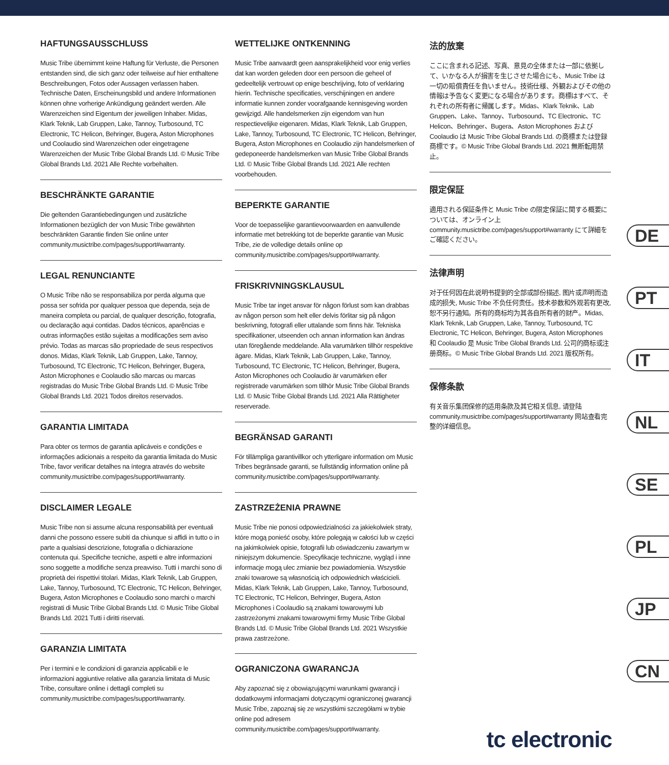HAFTUNGSAUSSCHLUSS
Music Tribe übernimmt keine Haftung für Verluste, die Personen entstanden sind, die sich ganz oder teilweise auf hier enthaltene Beschreibungen, Fotos oder Aussagen verlassen haben. Technische Daten, Erscheinungsbild und andere Informationen können ohne vorherige Ankündigung geändert werden. Alle Warenzeichen sind Eigentum der jeweiligen Inhaber. Midas, Klark Teknik, Lab Gruppen, Lake, Tannoy, Turbosound, TC Electronic, TC Helicon, Behringer, Bugera, Aston Microphones und Coolaudio sind Warenzeichen oder eingetragene Warenzeichen der Music Tribe Global Brands Ltd. © Music Tribe Global Brands Ltd. 2021 Alle Rechte vorbehalten.
BESCHRÄNKTE GARANTIE
Die geltenden Garantiebedingungen und zusätzliche Informationen bezüglich der von Music Tribe gewährten beschränkten Garantie finden Sie online unter community.musictribe.com/pages/support#warranty.
LEGAL RENUNCIANTE
O Music Tribe não se responsabiliza por perda alguma que possa ser sofrida por qualquer pessoa que dependa, seja de maneira completa ou parcial, de qualquer descrição, fotografia, ou declaração aqui contidas. Dados técnicos, aparências e outras informações estão sujeitas a modificações sem aviso prévio. Todas as marcas são propriedade de seus respectivos donos. Midas, Klark Teknik, Lab Gruppen, Lake, Tannoy, Turbosound, TC Electronic, TC Helicon, Behringer, Bugera, Aston Microphones e Coolaudio são marcas ou marcas registradas do Music Tribe Global Brands Ltd. © Music Tribe Global Brands Ltd. 2021 Todos direitos reservados.
GARANTIA LIMITADA
Para obter os termos de garantia aplicáveis e condições e informações adicionais a respeito da garantia limitada do Music Tribe, favor verificar detalhes na íntegra através do website community.musictribe.com/pages/support#warranty.
DISCLAIMER LEGALE
Music Tribe non si assume alcuna responsabilità per eventuali danni che possono essere subiti da chiunque si affidi in tutto o in parte a qualsiasi descrizione, fotografia o dichiarazione contenuta qui. Specifiche tecniche, aspetti e altre informazioni sono soggette a modifiche senza preavviso. Tutti i marchi sono di proprietà dei rispettivi titolari. Midas, Klark Teknik, Lab Gruppen, Lake, Tannoy, Turbosound, TC Electronic, TC Helicon, Behringer, Bugera, Aston Microphones e Coolaudio sono marchi o marchi registrati di Music Tribe Global Brands Ltd. © Music Tribe Global Brands Ltd. 2021 Tutti i diritti riservati.
GARANZIA LIMITATA
Per i termini e le condizioni di garanzia applicabili e le informazioni aggiuntive relative alla garanzia limitata di Music Tribe, consultare online i dettagli completi su community.musictribe.com/pages/support#warranty.
WETTELIJKE ONTKENNING
Music Tribe aanvaardt geen aansprakelijkheid voor enig verlies dat kan worden geleden door een persoon die geheel of gedeeltelijk vertrouwt op enige beschrijving, foto of verklaring hierin. Technische specificaties, verschijningen en andere informatie kunnen zonder voorafgaande kennisgeving worden gewijzigd. Alle handelsmerken zijn eigendom van hun respectievelijke eigenaren. Midas, Klark Teknik, Lab Gruppen, Lake, Tannoy, Turbosound, TC Electronic, TC Helicon, Behringer, Bugera, Aston Microphones en Coolaudio zijn handelsmerken of gedeponeerde handelsmerken van Music Tribe Global Brands Ltd. © Music Tribe Global Brands Ltd. 2021 Alle rechten voorbehouden.
BEPERKTE GARANTIE
Voor de toepasselijke garantievoorwaarden en aanvullende informatie met betrekking tot de beperkte garantie van Music Tribe, zie de volledige details online op community.musictribe.com/pages/support#warranty.
FRISKRIVNINGSKLAUSUL
Music Tribe tar inget ansvar för någon förlust som kan drabbas av någon person som helt eller delvis förlitar sig på någon beskrivning, fotografi eller uttalande som finns här. Tekniska specifikationer, utseenden och annan information kan ändras utan föregående meddelande. Alla varumärken tillhör respektive ägare. Midas, Klark Teknik, Lab Gruppen, Lake, Tannoy, Turbosound, TC Electronic, TC Helicon, Behringer, Bugera, Aston Microphones och Coolaudio är varumärken eller registrerade varumärken som tillhör Music Tribe Global Brands Ltd. © Music Tribe Global Brands Ltd. 2021 Alla Rättigheter reserverade.
BEGRÄNSAD GARANTI
För tillämpliga garantivillkor och ytterligare information om Music Tribes begränsade garanti, se fullständig information online på community.musictribe.com/pages/support#warranty.
ZASTRZEŻENIA PRAWNE
Music Tribe nie ponosi odpowiedzialności za jakiekolwiek straty, które mogą ponieść osoby, które polegają w całości lub w części na jakimkolwiek opisie, fotografii lub oświadczeniu zawartym w niniejszym dokumencie. Specyfikacje techniczne, wygląd i inne informacje mogą ulec zmianie bez powiadomienia. Wszystkie znaki towarowe są własnością ich odpowiednich właścicieli. Midas, Klark Teknik, Lab Gruppen, Lake, Tannoy, Turbosound, TC Electronic, TC Helicon, Behringer, Bugera, Aston Microphones i Coolaudio są znakami towarowymi lub zastrzeżonymi znakami towarowymi firmy Music Tribe Global Brands Ltd. © Music Tribe Global Brands Ltd. 2021 Wszystkie prawa zastrzeżone.
OGRANICZONA GWARANCJA
Aby zapoznać się z obowiązującymi warunkami gwarancji i dodatkowymi informacjami dotyczącymi ograniczonej gwarancji Music Tribe, zapoznaj się ze wszystkimi szczegółami w trybie online pod adresem community.musictribe.com/pages/support#warranty.
法的放棄
ここに含まれる記述、写真、意見の全体または一部に依拠して、いかなる人が損害を生じさせた場合にも、Music Tribe は一切の賠償責任を負いません。技術仕様、外観およびその他の情報は予告なく変更になる場合があります。商標はすべて、それぞれの所有者に帰属します。Midas、Klark Teknik、Lab Gruppen、Lake、Tannoy、Turbosound、TC Electronic、TC Helicon、Behringer、Bugera、Aston Microphones および Coolaudio は Music Tribe Global Brands Ltd. の商標または登録商標です。© Music Tribe Global Brands Ltd. 2021 無断転用禁止。
限定保証
適用される保証条件と Music Tribe の限定保証に関する概要については、オンライン上 community.musictribe.com/pages/support#warranty にて詳細をご確認ください。
法律声明
对于任何因在此说明书提到的全部或部份描述, 图片或声明而造成的损失, Music Tribe 不负任何责任。技术参数和外观若有更改, 恕不另行通知。所有的商标均为其各自所有者的财产。Midas, Klark Teknik, Lab Gruppen, Lake, Tannoy, Turbosound, TC Electronic, TC Helicon, Behringer, Bugera, Aston Microphones 和 Coolaudio 是 Music Tribe Global Brands Ltd. 公司的商标或注册商标。© Music Tribe Global Brands Ltd. 2021 版权所有。
保修条款
有关音乐集团保修的适用条款及其它相关信息, 请登陆 community.musictribe.com/pages/support#warranty 网站查看完整的详细信息。
DE
PT
IT
NL
SE
PL
JP
CN
tc electronic